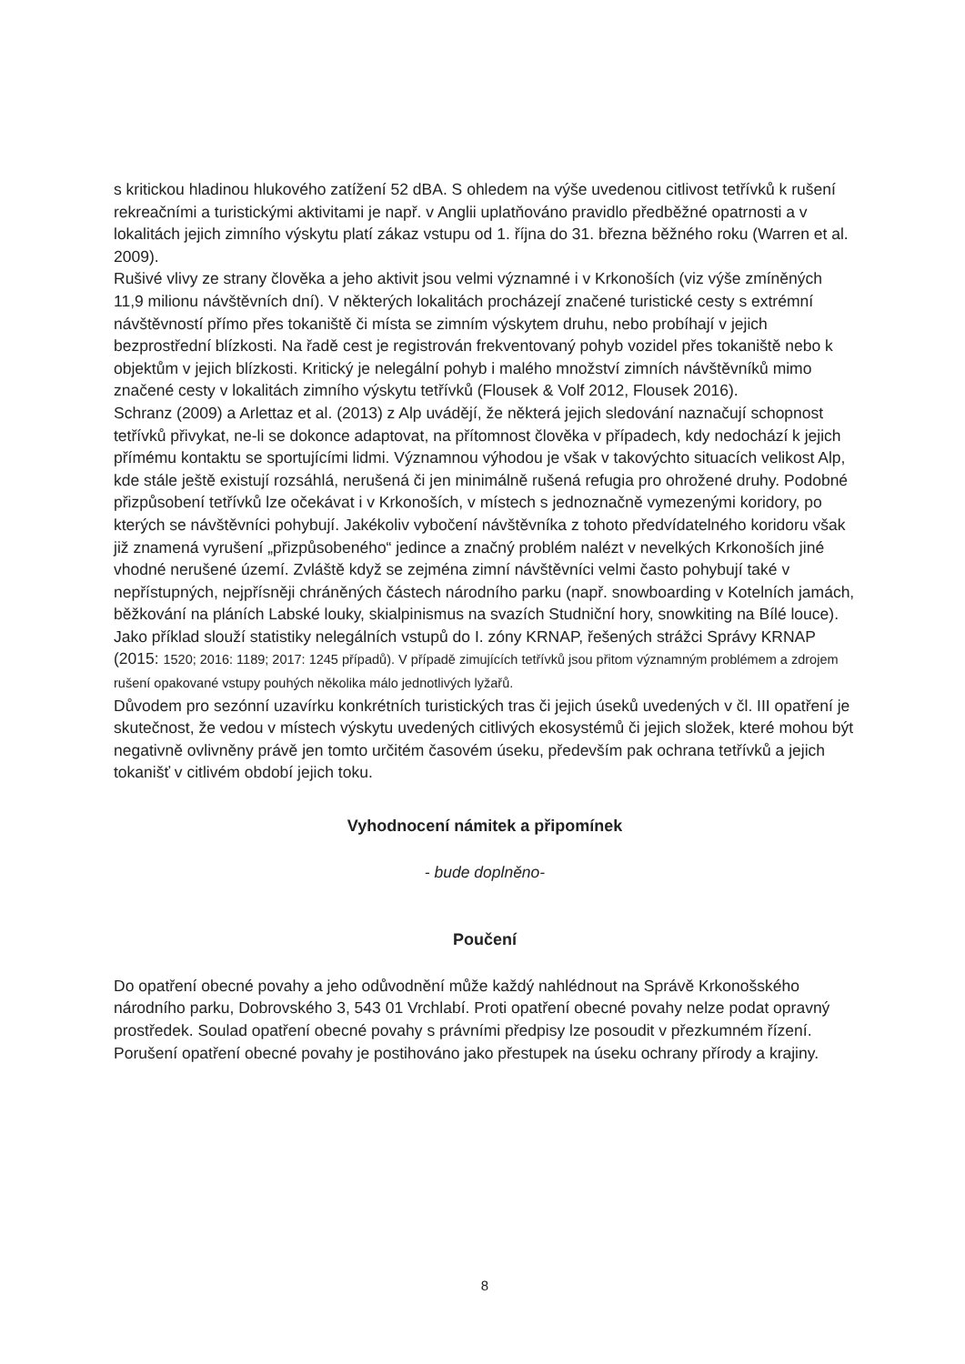s kritickou hladinou hlukového zatížení 52 dBA. S ohledem na výše uvedenou citlivost tetřívků k rušení rekreačními a turistickými aktivitami je např. v Anglii uplatňováno pravidlo předběžné opatrnosti a v lokalitách jejich zimního výskytu platí zákaz vstupu od 1. října do 31. března běžného roku (Warren et al. 2009).
Rušivé vlivy ze strany člověka a jeho aktivit jsou velmi významné i v Krkonoších (viz výše zmíněných 11,9 milionu návštěvních dní). V některých lokalitách procházejí značené turistické cesty s extrémní návštěvností přímo přes tokaniště či místa se zimním výskytem druhu, nebo probíhají v jejich bezprostřední blízkosti. Na řadě cest je registrován frekventovaný pohyb vozidel přes tokaniště nebo k objektům v jejich blízkosti. Kritický je nelegální pohyb i malého množství zimních návštěvníků mimo značené cesty v lokalitách zimního výskytu tetřívků (Flousek & Volf 2012, Flousek 2016).
Schranz (2009) a Arlettaz et al. (2013) z Alp uvádějí, že některá jejich sledování naznačují schopnost tetřívků přivykat, ne-li se dokonce adaptovat, na přítomnost člověka v případech, kdy nedochází k jejich přímému kontaktu se sportujícími lidmi. Významnou výhodou je však v takovýchto situacích velikost Alp, kde stále ještě existují rozsáhlá, nerušená či jen minimálně rušená refugia pro ohrožené druhy. Podobné přizpůsobení tetřívků lze očekávat i v Krkonoších, v místech s jednoznačně vymezenými koridory, po kterých se návštěvníci pohybují. Jakékoliv vybočení návštěvníka z tohoto předvídatelného koridoru však již znamená vyrušení „přizpůsobeného“ jedince a značný problém nalézt v nevelkých Krkonoších jiné vhodné nerušené území. Zvláště když se zejména zimní návštěvníci velmi často pohybují také v nepřístupných, nejpřísněji chráněných částech národního parku (např. snowboarding v Kotelních jamách, běžkování na pláních Labské louky, skialpinismus na svazích Studniční hory, snowkiting na Bílé louce). Jako příklad slouží statistiky nelegálních vstupů do I. zóny KRNAP, řešených strážci Správy KRNAP (2015: 1520; 2016: 1189; 2017: 1245 případů). V případě zimujících tetřívků jsou přitom významným problémem a zdrojem rušení opakované vstupy pouhých několika málo jednotlivých lyžařů.
Důvodem pro sezónní uzavírku konkrétních turistických tras či jejich úseků uvedených v čl. III opatření je skutečnost, že vedou v místech výskytu uvedených citlivých ekosystémů či jejich složek, které mohou být negativně ovlivněny právě jen tomto určitém časovém úseku, především pak ochrana tetřívků a jejich tokanišť v citlivém období jejich toku.
Vyhodnocení námitek a připomínek
- bude doplněno-
Poučení
Do opatření obecné povahy a jeho odůvodnění může každý nahlédnout na Správě Krkonošského národního parku, Dobrovského 3, 543 01 Vrchlabí. Proti opatření obecné povahy nelze podat opravný prostředek. Soulad opatření obecné povahy s právními předpisy lze posoudit v přezkumném řízení.
Porušení opatření obecné povahy je postihováno jako přestupek na úseku ochrany přírody a krajiny.
8